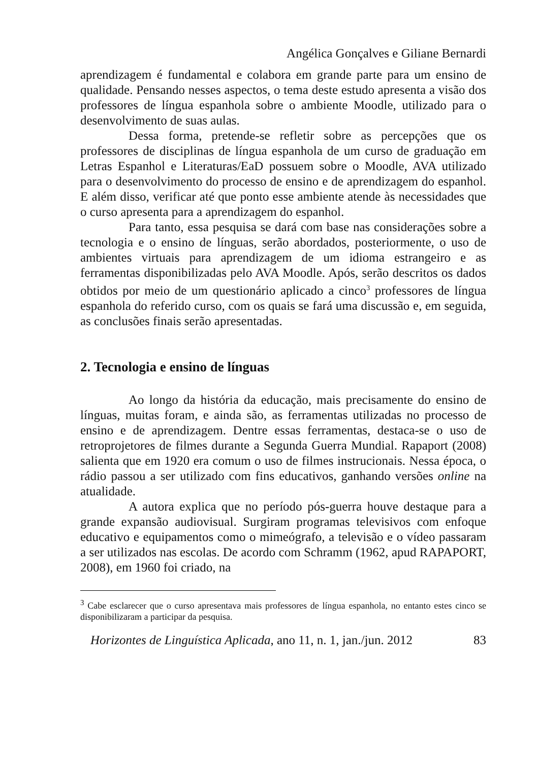Angélica Gonçalves e Giliane Bernardi
aprendizagem é fundamental e colabora em grande parte para um ensino de qualidade. Pensando nesses aspectos, o tema deste estudo apresenta a visão dos professores de língua espanhola sobre o ambiente Moodle, utilizado para o desenvolvimento de suas aulas.
Dessa forma, pretende-se refletir sobre as percepções que os professores de disciplinas de língua espanhola de um curso de graduação em Letras Espanhol e Literaturas/EaD possuem sobre o Moodle, AVA utilizado para o desenvolvimento do processo de ensino e de aprendizagem do espanhol. E além disso, verificar até que ponto esse ambiente atende às necessidades que o curso apresenta para a aprendizagem do espanhol.
Para tanto, essa pesquisa se dará com base nas considerações sobre a tecnologia e o ensino de línguas, serão abordados, posteriormente, o uso de ambientes virtuais para aprendizagem de um idioma estrangeiro e as ferramentas disponibilizadas pelo AVA Moodle. Após, serão descritos os dados obtidos por meio de um questionário aplicado a cinco<sup>3</sup> professores de língua espanhola do referido curso, com os quais se fará uma discussão e, em seguida, as conclusões finais serão apresentadas.
2. Tecnologia e ensino de línguas
Ao longo da história da educação, mais precisamente do ensino de línguas, muitas foram, e ainda são, as ferramentas utilizadas no processo de ensino e de aprendizagem. Dentre essas ferramentas, destaca-se o uso de retroprojetores de filmes durante a Segunda Guerra Mundial. Rapaport (2008) salienta que em 1920 era comum o uso de filmes instrucionais. Nessa época, o rádio passou a ser utilizado com fins educativos, ganhando versões online na atualidade.
A autora explica que no período pós-guerra houve destaque para a grande expansão audiovisual. Surgiram programas televisivos com enfoque educativo e equipamentos como o mimeógrafo, a televisão e o vídeo passaram a ser utilizados nas escolas. De acordo com Schramm (1962, apud RAPAPORT, 2008), em 1960 foi criado, na
<sup>3</sup> Cabe esclarecer que o curso apresentava mais professores de língua espanhola, no entanto estes cinco se disponibilizaram a participar da pesquisa.
Horizontes de Linguística Aplicada, ano 11, n. 1, jan./jun. 2012 83